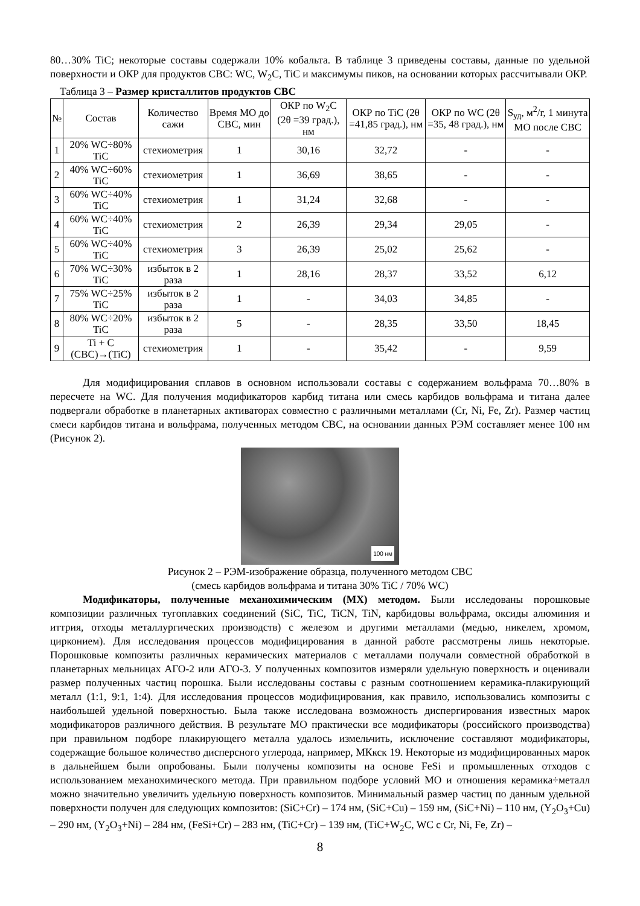80…30% TiC; некоторые составы содержали 10% кобальта. В таблице 3 приведены составы, данные по удельной поверхности и ОКР для продуктов СВС: WC, W<sub>2</sub>C, TiC и максимумы пиков, на основании которых рассчитывали ОКР.
Таблица 3 – Размер кристаллитов продуктов СВС
| № | Состав | Количество сажи | Время МО до СВС, мин | ОКР по W<sub>2</sub>C (2θ =39 град.), нм | ОКР по TiC (2θ =41,85 град.), нм | ОКР по WC (2θ =35, 48 град.), нм | S<sub>уд</sub>, м<sup>2</sup>/г, 1 минута МО после СВС |
| --- | --- | --- | --- | --- | --- | --- | --- |
| 1 | 20% WC÷80% TiC | стехиометрия | 1 | 30,16 | 32,72 | - | - |
| 2 | 40% WC÷60% TiC | стехиометрия | 1 | 36,69 | 38,65 | - | - |
| 3 | 60% WC÷40% TiC | стехиометрия | 1 | 31,24 | 32,68 | - | - |
| 4 | 60% WC÷40% TiC | стехиометрия | 2 | 26,39 | 29,34 | 29,05 | - |
| 5 | 60% WC÷40% TiC | стехиометрия | 3 | 26,39 | 25,02 | 25,62 | - |
| 6 | 70% WC÷30% TiC | избыток в 2 раза | 1 | 28,16 | 28,37 | 33,52 | 6,12 |
| 7 | 75% WC÷25% TiC | избыток в 2 раза | 1 | - | 34,03 | 34,85 | - |
| 8 | 80% WC÷20% TiC | избыток в 2 раза | 5 | - | 28,35 | 33,50 | 18,45 |
| 9 | Ti + C (СВС)→(TiC) | стехиометрия | 1 | - | 35,42 | - | 9,59 |
Для модифицирования сплавов в основном использовали составы с содержанием вольфрама 70…80% в пересчете на WC. Для получения модификаторов карбид титана или смесь карбидов вольфрама и титана далее подвергали обработке в планетарных активаторах совместно с различными металлами (Cr, Ni, Fe, Zr). Размер частиц смеси карбидов титана и вольфрама, полученных методом СВС, на основании данных РЭМ составляет менее 100 нм (Рисунок 2).
100 нм
Рисунок 2 – РЭМ-изображение образца, полученного методом СВС
(смесь карбидов вольфрама и титана 30% TiC / 70% WC)
Модификаторы, полученные механохимическим (МХ) методом. Были исследованы порошковые композиции различных тугоплавких соединений (SiC, TiC, TiCN, TiN, карбидовы вольфрама, оксиды алюминия и иттрия, отходы металлургических производств) с железом и другими металлами (медью, никелем, хромом, цирконием). Для исследования процессов модифицирования в данной работе рассмотрены лишь некоторые. Порошковые композиты различных керамических материалов с металлами получали совместной обработкой в планетарных мельницах АГО-2 или АГО-3. У полученных композитов измеряли удельную поверхность и оценивали размер полученных частиц порошка. Были исследованы составы с разным соотношением керамика-плакирующий металл (1:1, 9:1, 1:4). Для исследования процессов модифицирования, как правило, использовались композиты с наибольшей удельной поверхностью. Была также исследована возможность диспергирования известных марок модификаторов различного действия. В результате МО практически все модификаторы (российского производства) при правильном подборе плакирующего металла удалось измельчить, исключение составляют модификаторы, содержащие большое количество дисперсного углерода, например, МКкск 19. Некоторые из модифицированных марок в дальнейшем были опробованы. Были получены композиты на основе FeSi и промышленных отходов с использованием механохимического метода. При правильном подборе условий МО и отношения керамика÷металл можно значительно увеличить удельную поверхность композитов. Минимальный размер частиц по данным удельной поверхности получен для следующих композитов: (SiC+Cr) – 174 нм, (SiC+Cu) – 159 нм, (SiC+Ni) – 110 нм, (Y<sub>2</sub>O<sub>3</sub>+Cu) – 290 нм, (Y<sub>2</sub>O<sub>3</sub>+Ni) – 284 нм, (FeSi+Cr) – 283 нм, (TiC+Cr) – 139 нм, (TiC+W<sub>2</sub>C, WC с Cr, Ni, Fe, Zr) –
8